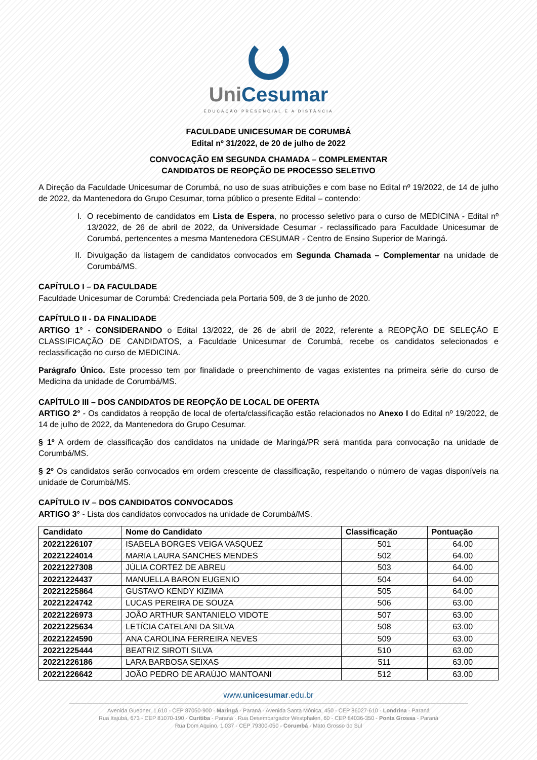Uni Cesumar
EDUCAÇÃO PRESENCIAL E A DISTÂNCIA
FACULDADE UNICESUMAR DE CORUMBÁ
Edital nº 31/2022, de 20 de julho de 2022
CONVOCAÇÃO EM SEGUNDA CHAMADA – COMPLEMENTAR
CANDIDATOS DE REOPÇÃO DE PROCESSO SELETIVO
A Direção da Faculdade Unicesumar de Corumbá, no uso de suas atribuições e com base no Edital nº 19/2022, de 14 de julho de 2022, da Mantenedora do Grupo Cesumar, torna público o presente Edital – contendo:
I. O recebimento de candidatos em Lista de Espera, no processo seletivo para o curso de MEDICINA - Edital nº 13/2022, de 26 de abril de 2022, da Universidade Cesumar - reclassificado para Faculdade Unicesumar de Corumbá, pertencentes a mesma Mantenedora CESUMAR - Centro de Ensino Superior de Maringá.
II. Divulgação da listagem de candidatos convocados em Segunda Chamada – Complementar na unidade de Corumbá/MS.
CAPÍTULO I – DA FACULDADE
Faculdade Unicesumar de Corumbá: Credenciada pela Portaria 509, de 3 de junho de 2020.
CAPÍTULO II - DA FINALIDADE
ARTIGO 1° - CONSIDERANDO o Edital 13/2022, de 26 de abril de 2022, referente a REOPÇÃO DE SELEÇÃO E CLASSIFICAÇÃO DE CANDIDATOS, a Faculdade Unicesumar de Corumbá, recebe os candidatos selecionados e reclassificação no curso de MEDICINA.
Parágrafo Único. Este processo tem por finalidade o preenchimento de vagas existentes na primeira série do curso de Medicina da unidade de Corumbá/MS.
CAPÍTULO III – DOS CANDIDATOS DE REOPÇÃO DE LOCAL DE OFERTA
ARTIGO 2° - Os candidatos à reopção de local de oferta/classificação estão relacionados no Anexo I do Edital nº 19/2022, de 14 de julho de 2022, da Mantenedora do Grupo Cesumar.
§ 1º A ordem de classificação dos candidatos na unidade de Maringá/PR será mantida para convocação na unidade de Corumbá/MS.
§ 2º Os candidatos serão convocados em ordem crescente de classificação, respeitando o número de vagas disponíveis na unidade de Corumbá/MS.
CAPÍTULO IV – DOS CANDIDATOS CONVOCADOS
ARTIGO 3° - Lista dos candidatos convocados na unidade de Corumbá/MS.
| Candidato | Nome do Candidato | Classificação | Pontuação |
| --- | --- | --- | --- |
| 20221226107 | ISABELA BORGES VEIGA VASQUEZ | 501 | 64.00 |
| 20221224014 | MARIA LAURA SANCHES MENDES | 502 | 64.00 |
| 20221227308 | JÚLIA CORTEZ DE ABREU | 503 | 64.00 |
| 20221224437 | MANUELLA BARON EUGENIO | 504 | 64.00 |
| 20221225864 | GUSTAVO KENDY KIZIMA | 505 | 64.00 |
| 20221224742 | LUCAS PEREIRA DE SOUZA | 506 | 63.00 |
| 20221226973 | JOÃO ARTHUR SANTANIELO VIDOTE | 507 | 63.00 |
| 20221225634 | LETÍCIA CATELANI DA SILVA | 508 | 63.00 |
| 20221224590 | ANA CAROLINA FERREIRA NEVES | 509 | 63.00 |
| 20221225444 | BEATRIZ SIROTI SILVA | 510 | 63.00 |
| 20221226186 | LARA BARBOSA SEIXAS | 511 | 63.00 |
| 20221226642 | JOÃO PEDRO DE ARAÚJO MANTOANI | 512 | 63.00 |
www.unicesumar.edu.br
Avenida Guedner, 1.610 - CEP 87050-900 - Maringá - Paraná · Avenida Santa Mônica, 450 - CEP 86027-610 - Londrina - Paraná
Rua Itajubá, 673 - CEP 81070-190 - Curitiba - Paraná · Rua Desembargador Westphalen, 60 - CEP 84036-350 - Ponta Grossa - Paraná
Rua Dom Aquino, 1.037 - CEP 79300-050 - Corumbá - Mato Grosso do Sul